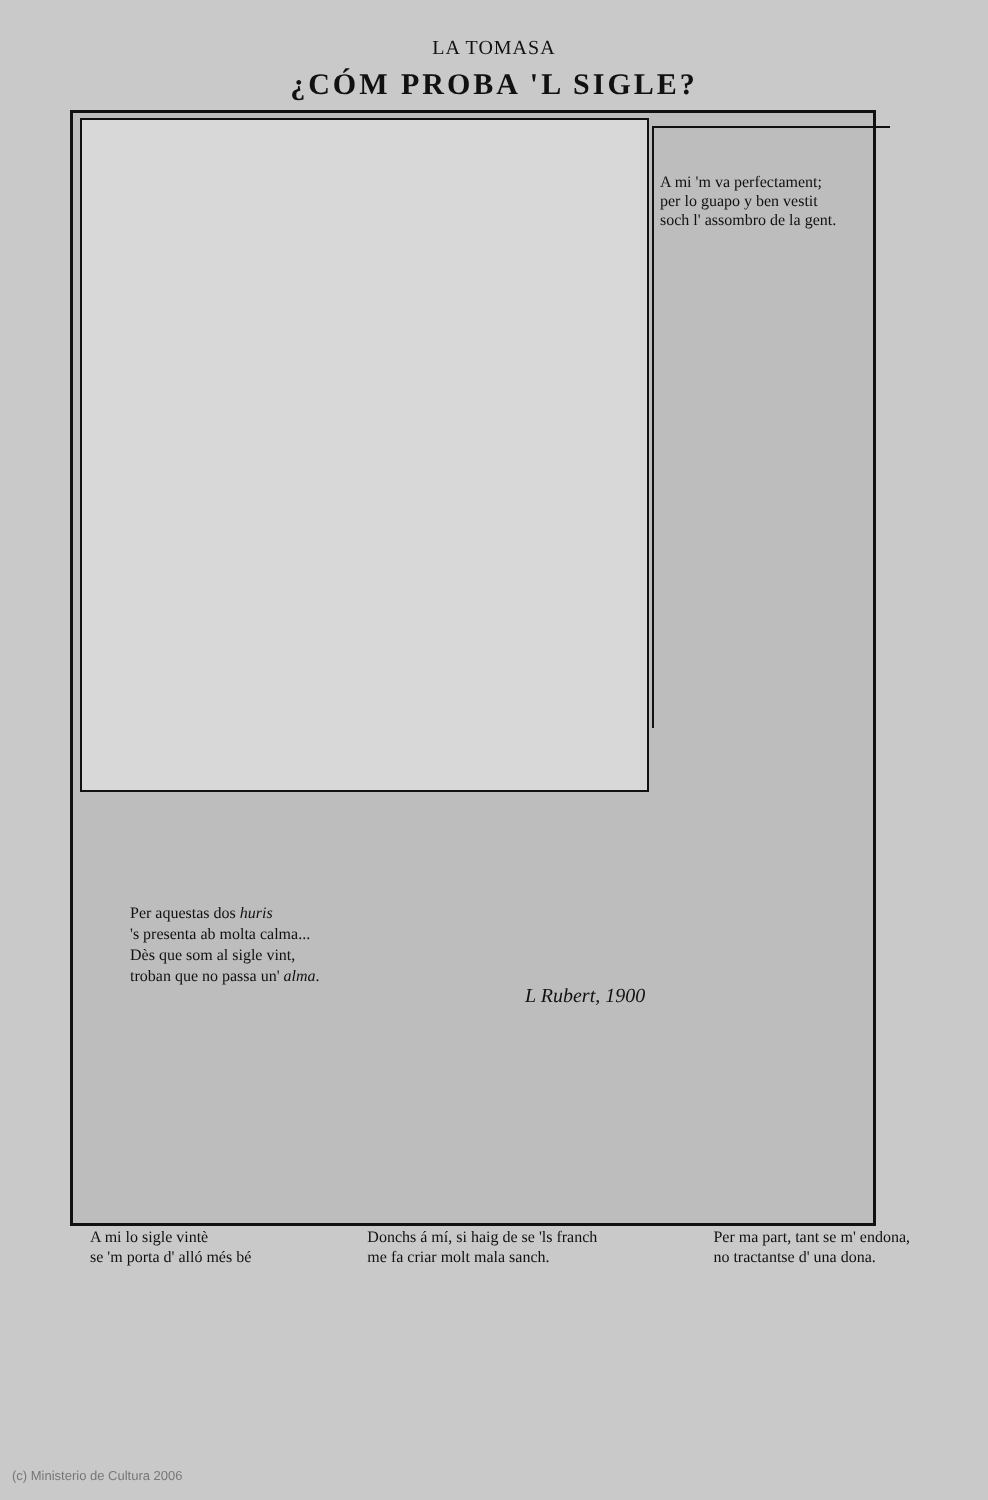LA TOMASA
¿CÓM PROBA 'L SIGLE?
A mi 'm va perfectament;
per lo guapo y ben vestit
soch l' assombro de la gent.
Per aquestas dos huris
's presenta ab molta calma...
Dès que som al sigle vint,
troban que no passa un' alma.
L Rubert, 1900
A mi lo sigle vintè
se 'm porta d' alló més bé
Donchs á mí, si haig de se 'ls franch
me fa criar molt mala sanch.
Per ma part, tant se m' endona,
no tractantse d' una dona.
(c) Ministerio de Cultura 2006